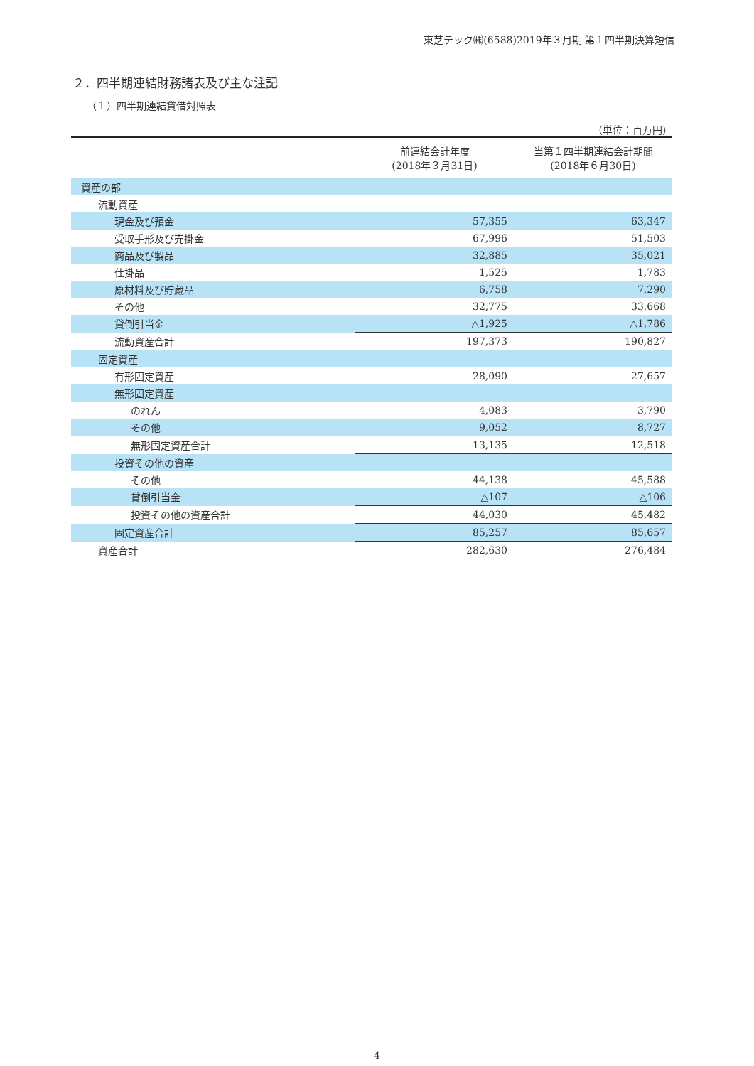東芝テック㈱(6588)2019年３月期 第１四半期決算短信
２．四半期連結財務諸表及び主な注記
（１）四半期連結貸借対照表
（単位：百万円）
| | 前連結会計年度 (2018年３月31日) | 当第１四半期連結会計期間 (2018年６月30日) |
| --- | --- | --- |
| 資産の部 | | |
| 流動資産 | | |
| 現金及び預金 | 57,355 | 63,347 |
| 受取手形及び売掛金 | 67,996 | 51,503 |
| 商品及び製品 | 32,885 | 35,021 |
| 仕掛品 | 1,525 | 1,783 |
| 原材料及び貯蔵品 | 6,758 | 7,290 |
| その他 | 32,775 | 33,668 |
| 貸倒引当金 | △1,925 | △1,786 |
| 流動資産合計 | 197,373 | 190,827 |
| 固定資産 | | |
| 有形固定資産 | 28,090 | 27,657 |
| 無形固定資産 | | |
| のれん | 4,083 | 3,790 |
| その他 | 9,052 | 8,727 |
| 無形固定資産合計 | 13,135 | 12,518 |
| 投資その他の資産 | | |
| その他 | 44,138 | 45,588 |
| 貸倒引当金 | △107 | △106 |
| 投資その他の資産合計 | 44,030 | 45,482 |
| 固定資産合計 | 85,257 | 85,657 |
| 資産合計 | 282,630 | 276,484 |
4